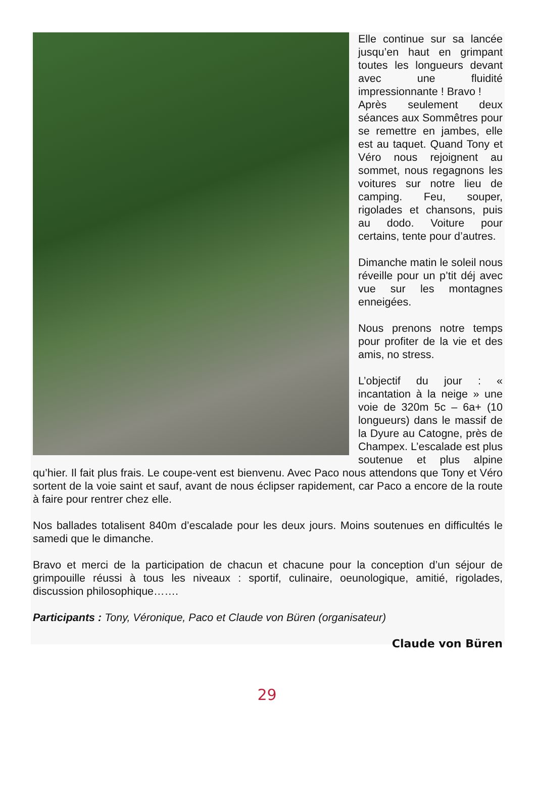Elle continue sur sa lancée jusqu’en haut en grimpant toutes les longueurs devant avec une fluidité impressionnante ! Bravo !
Après seulement deux séances aux Sommêtres pour se remettre en jambes, elle est au taquet. Quand Tony et Véro nous rejoignent au sommet, nous regagnons les voitures sur notre lieu de camping. Feu, souper, rigolades et chansons, puis au dodo. Voiture pour certains, tente pour d’autres.
Dimanche matin le soleil nous réveille pour un p’tit déj avec vue sur les montagnes enneigées.
Nous prenons notre temps pour profiter de la vie et des amis, no stress.
L’objectif du jour : « incantation à la neige » une voie de 320m 5c – 6a+ (10 longueurs) dans le massif de la Dyure au Catogne, près de Champex. L’escalade est plus soutenue et plus alpine qu’hier. Il fait plus frais. Le coupe-vent est bienvenu. Avec Paco nous attendons que Tony et Véro sortent de la voie saint et sauf, avant de nous éclipser rapidement, car Paco a encore de la route à faire pour rentrer chez elle.
Nos ballades totalisent 840m d’escalade pour les deux jours. Moins soutenues en difficultés le samedi que le dimanche.
Bravo et merci de la participation de chacun et chacune pour la conception d’un séjour de grimpouille réussi à tous les niveaux : sportif, culinaire, oeunologique, amitié, rigolades, discussion philosophique…….
Participants : Tony, Véronique, Paco et Claude von Büren (organisateur)
Claude von Büren
29